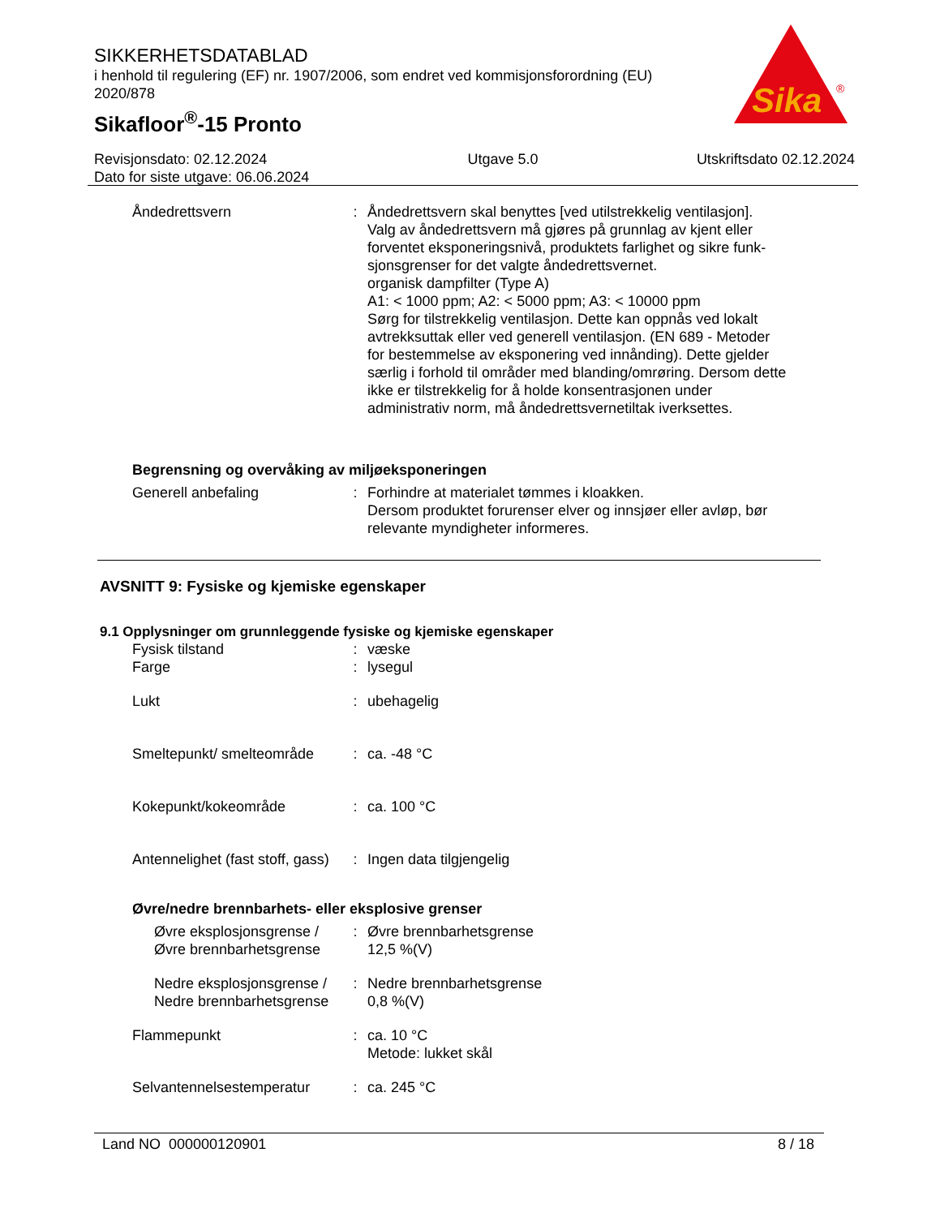SIKKERHETSDATABLAD
i henhold til regulering (EF) nr. 1907/2006, som endret ved kommisjonsforordning (EU) 2020/878
Sikafloor<sup>®</sup>-15 Pronto
Sika
®
Revisjonsdato: 02.12.2024
Dato for siste utgave: 06.06.2024
Utgave 5.0 Utskriftsdato 02.12.2024
Åndedrettsvern : Åndedrettsvern skal benyttes [ved utilstrekkelig ventilasjon].
Valg av åndedrettsvern må gjøres på grunnlag av kjent eller forventet eksponeringsnivå, produktets farlighet og sikre funk-sjonsgrenser for det valgte åndedrettsvernet.
organisk dampfilter (Type A)
A1: < 1000 ppm; A2: < 5000 ppm; A3: < 10000 ppm
Sørg for tilstrekkelig ventilasjon. Dette kan oppnås ved lokalt avtrekksuttak eller ved generell ventilasjon. (EN 689 - Metoder for bestemmelse av eksponering ved innånding). Dette gjelder særlig i forhold til områder med blanding/omrøring. Dersom dette ikke er tilstrekkelig for å holde konsentrasjonen under administrativ norm, må åndedrettsvernetiltak iverksettes.
Begrensning og overvåking av miljøeksponeringen
Generell anbefaling : Forhindre at materialet tømmes i kloakken.
Dersom produktet forurenser elver og innsjøer eller avløp, bør relevante myndigheter informeres.
AVSNITT 9: Fysiske og kjemiske egenskaper
9.1 Opplysninger om grunnleggende fysiske og kjemiske egenskaper
Fysisk tilstand : væske
Farge : lysegul
Lukt : ubehagelig
Smeltepunkt/ smelteområde
: ca. -48 °C
Kokepunkt/kokeområde : ca. 100 °C
Antennelighet (fast stoff, gass)
: Ingen data tilgjengelig
Øvre/nedre brennbarhets- eller eksplosive grenser
Øvre eksplosjonsgrense / Øvre brennbarhetsgrense
: Øvre brennbarhetsgrense
12,5 %(V)
Nedre eksplosjonsgrense / Nedre brennbarhetsgrense
: Nedre brennbarhetsgrense
0,8 %(V)
Flammepunkt : ca. 10 °C
Metode: lukket skål
Selvantennelsestemperatur
: ca. 245 °C
Land NO 000000120901 8 / 18